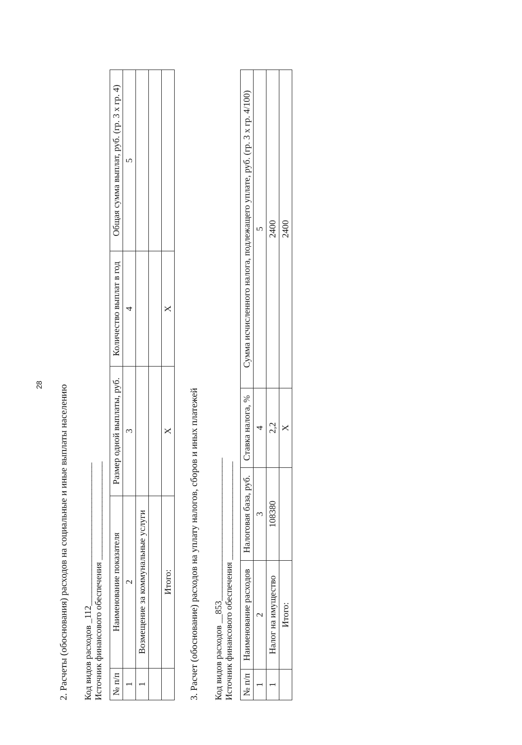28
2. Расчеты (обоснования) расходов на социальные и иные выплаты населению
Код видов расходов _112________________________________
Источник финансового обеспечения ______________________
| № п/п | Наименование показателя | Размер одной выплаты, руб. | Количество выплат в год | Общая сумма выплат, руб. (гр. 3 х гр. 4) |
| --- | --- | --- | --- | --- |
| 1 | 2 | 3 | 4 | 5 |
| 1 | Возмещение за коммунальные услуги | | | |
| | Итого: | X | X | |
3. Расчет (обоснование) расходов на уплату налогов, сборов и иных платежей
Код видов расходов __853________________________________
Источник финансового обеспечения ______________________
| № п/п | Наименование расходов | Налоговая база, руб. | Ставка налога, % | Сумма исчисленного налога, подлежащего уплате, руб. (гр. 3 х гр. 4/100) |
| --- | --- | --- | --- | --- |
| 1 | 2 | 3 | 4 | 5 |
| 1 | Налог на имущество | 108380 | 2,2 | 2400 |
| | Итого: | | X | 2400 |